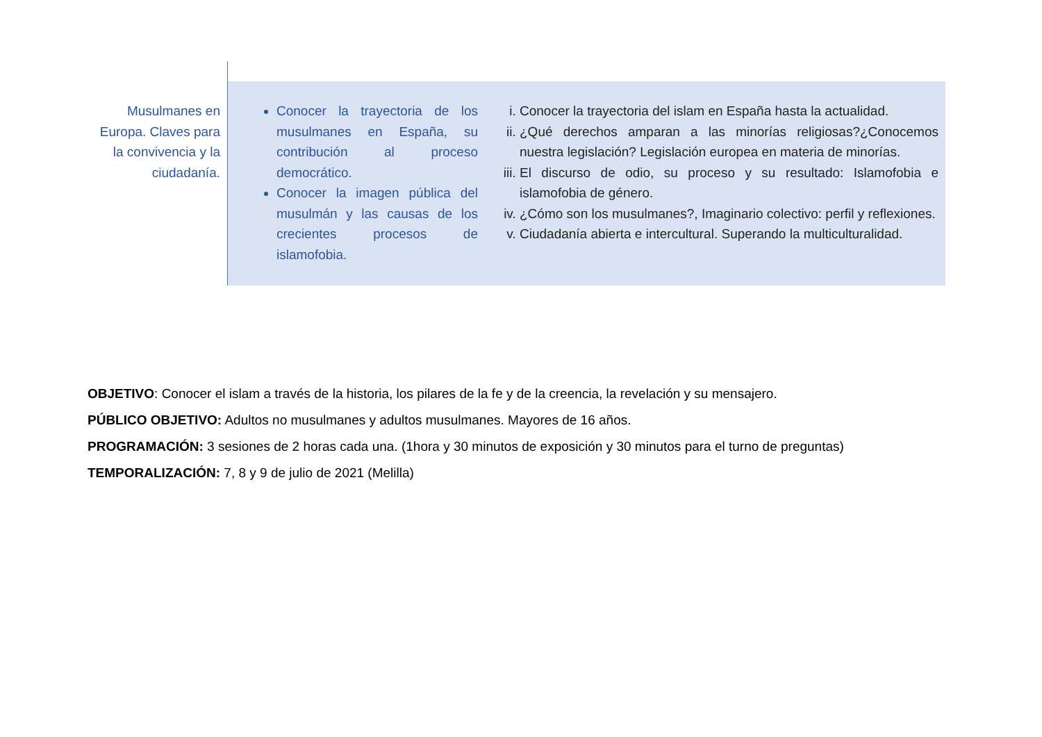| Musulmanes en Europa. Claves para la convivencia y la ciudadanía. | Conocer la trayectoria de los musulmanes en España, su contribución al proceso democrático. Conocer la imagen pública del musulmán y las causas de los crecientes procesos de islamofobia. | i. Conocer la trayectoria del islam en España hasta la actualidad. ii. ¿Qué derechos amparan a las minorías religiosas?¿Conocemos nuestra legislación? Legislación europea en materia de minorías. iii. El discurso de odio, su proceso y su resultado: Islamofobia e islamofobia de género. iv. ¿Cómo son los musulmanes?, Imaginario colectivo: perfil y reflexiones. v. Ciudadanía abierta e intercultural. Superando la multiculturalidad. |
OBJETIVO: Conocer el islam a través de la historia, los pilares de la fe y de la creencia, la revelación y su mensajero.
PÚBLICO OBJETIVO: Adultos no musulmanes y adultos musulmanes. Mayores de 16 años.
PROGRAMACIÓN: 3 sesiones de 2 horas cada una. (1hora y 30 minutos de exposición y 30 minutos para el turno de preguntas)
TEMPORALIZACIÓN: 7, 8 y 9 de julio de 2021 (Melilla)